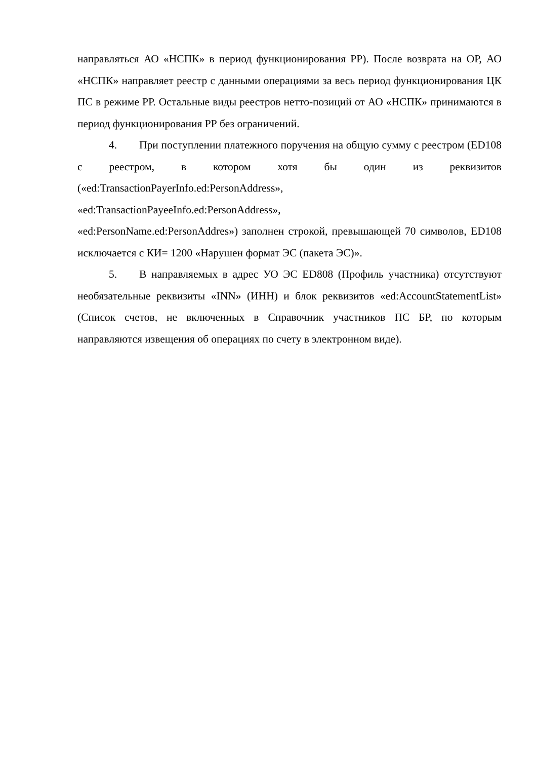направляться АО «НСПК» в период функционирования РР). После возврата на ОР, АО «НСПК» направляет реестр с данными операциями за весь период функционирования ЦК ПС в режиме РР. Остальные виды реестров нетто-позиций от АО «НСПК» принимаются в период функционирования РР без ограничений.
4. При поступлении платежного поручения на общую сумму с реестром (ED108 с реестром, в котором хотя бы один из реквизитов («ed:TransactionPayerInfo.ed:PersonAddress»,
«ed:TransactionPayeeInfo.ed:PersonAddress»,
«ed:PersonName.ed:PersonAddres») заполнен строкой, превышающей 70 символов, ED108 исключается с КИ= 1200 «Нарушен формат ЭС (пакета ЭС)».
5. В направляемых в адрес УО ЭС ED808 (Профиль участника) отсутствуют необязательные реквизиты «INN» (ИНН) и блок реквизитов «ed:AccountStatementList» (Список счетов, не включенных в Справочник участников ПС БР, по которым направляются извещения об операциях по счету в электронном виде).